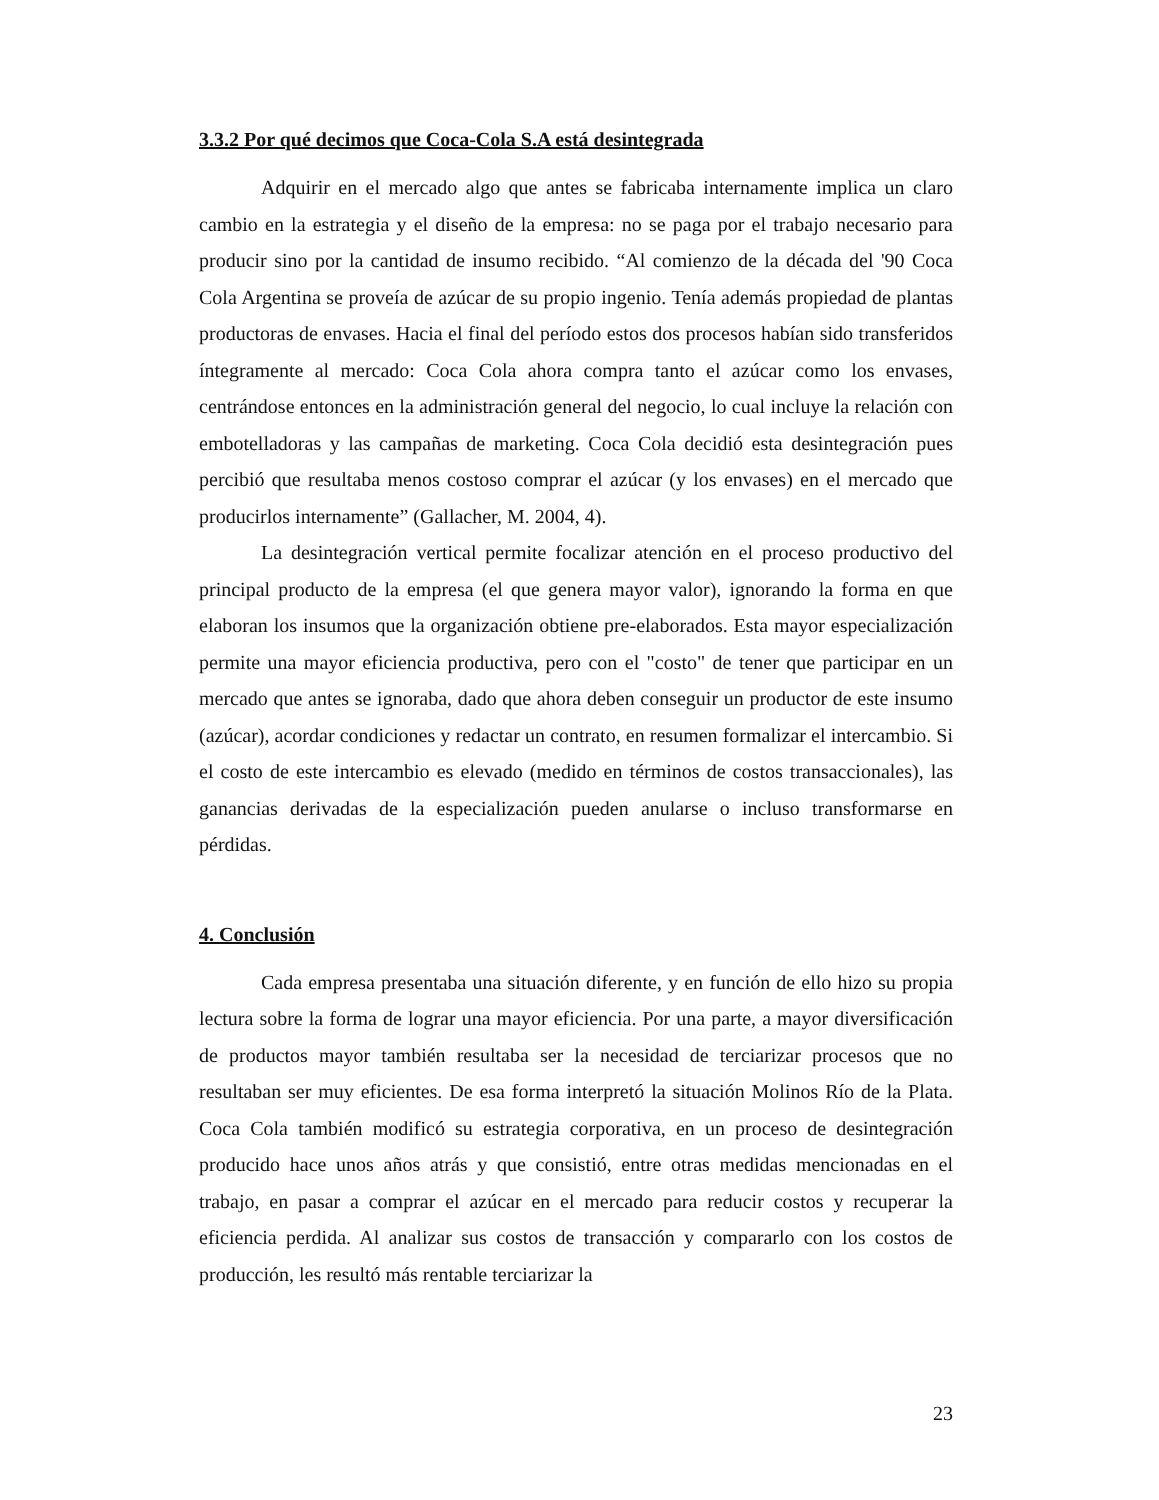3.3.2 Por qué decimos que Coca-Cola S.A está desintegrada
Adquirir en el mercado algo que antes se fabricaba internamente implica un claro cambio en la estrategia y el diseño de la empresa: no se paga por el trabajo necesario para producir sino por la cantidad de insumo recibido. “Al comienzo de la década del '90 Coca Cola Argentina se proveía de azúcar de su propio ingenio. Tenía además propiedad de plantas productoras de envases. Hacia el final del período estos dos procesos habían sido transferidos íntegramente al mercado: Coca Cola ahora compra tanto el azúcar como los envases, centrándose entonces en la administración general del negocio, lo cual incluye la relación con embotelladoras y las campañas de marketing. Coca Cola decidió esta desintegración pues percibió que resultaba menos costoso comprar el azúcar (y los envases) en el mercado que producirlos internamente” (Gallacher, M. 2004, 4).
La desintegración vertical permite focalizar atención en el proceso productivo del principal producto de la empresa (el que genera mayor valor), ignorando la forma en que elaboran los insumos que la organización obtiene pre-elaborados. Esta mayor especialización permite una mayor eficiencia productiva, pero con el "costo" de tener que participar en un mercado que antes se ignoraba, dado que ahora deben conseguir un productor de este insumo (azúcar), acordar condiciones y redactar un contrato, en resumen formalizar el intercambio. Si el costo de este intercambio es elevado (medido en términos de costos transaccionales), las ganancias derivadas de la especialización pueden anularse o incluso transformarse en pérdidas.
4. Conclusión
Cada empresa presentaba una situación diferente, y en función de ello hizo su propia lectura sobre la forma de lograr una mayor eficiencia. Por una parte, a mayor diversificación de productos mayor también resultaba ser la necesidad de terciarizar procesos que no resultaban ser muy eficientes. De esa forma interpretó la situación Molinos Río de la Plata. Coca Cola también modificó su estrategia corporativa, en un proceso de desintegración producido hace unos años atrás y que consistió, entre otras medidas mencionadas en el trabajo, en pasar a comprar el azúcar en el mercado para reducir costos y recuperar la eficiencia perdida. Al analizar sus costos de transacción y compararlo con los costos de producción, les resultó más rentable terciarizar la
23